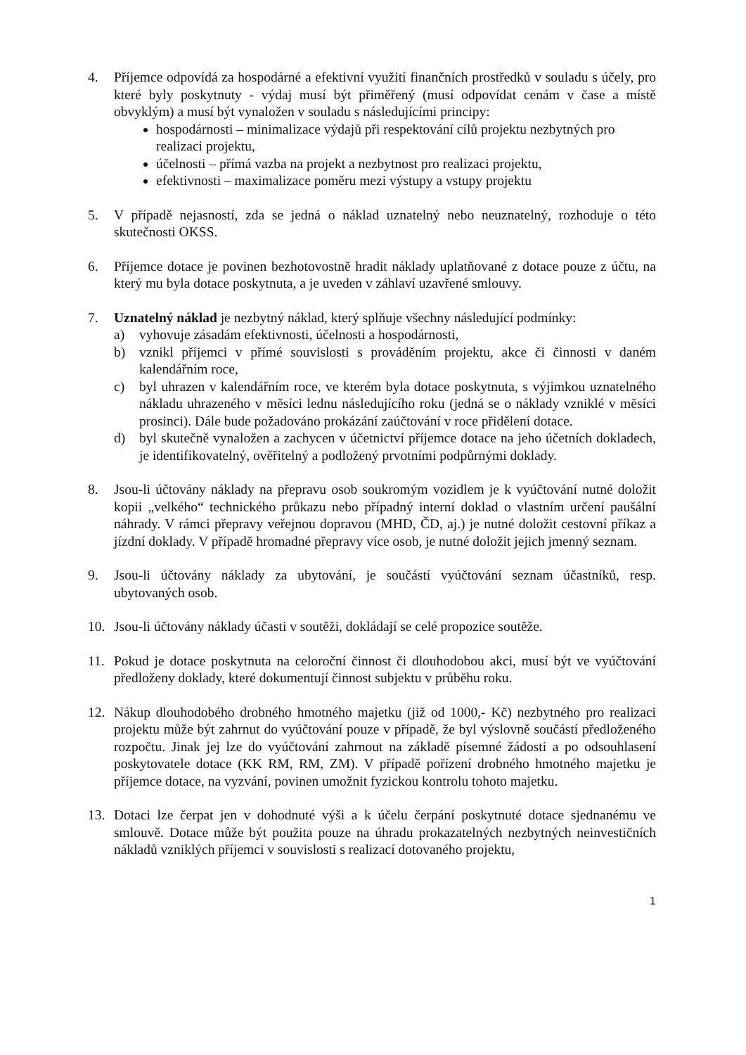4. Příjemce odpovídá za hospodárné a efektivní využití finančních prostředků v souladu s účely, pro které byly poskytnuty - výdaj musí být přiměřený (musí odpovídat cenám v čase a místě obvyklým) a musí být vynaložen v souladu s následujícími principy:
hospodárnosti – minimalizace výdajů při respektování cílů projektu nezbytných pro realizaci projektu,
účelnosti – přímá vazba na projekt a nezbytnost pro realizaci projektu,
efektivnosti – maximalizace poměru mezi výstupy a vstupy projektu
5. V případě nejasností, zda se jedná o náklad uznatelný nebo neuznatelný, rozhoduje o této skutečnosti OKSS.
6. Příjemce dotace je povinen bezhotovostně hradit náklady uplatňované z dotace pouze z účtu, na který mu byla dotace poskytnuta, a je uveden v záhlaví uzavřené smlouvy.
7. Uznatelný náklad je nezbytný náklad, který splňuje všechny následující podmínky:
a) vyhovuje zásadám efektivnosti, účelnosti a hospodárnosti,
b) vznikl příjemci v přímé souvislosti s prováděním projektu, akce či činnosti v daném kalendářním roce,
c) byl uhrazen v kalendářním roce, ve kterém byla dotace poskytnuta, s výjimkou uznatelného nákladu uhrazeného v měsíci lednu následujícího roku (jedná se o náklady vzniklé v měsíci prosinci). Dále bude požadováno prokázání zaúčtování v roce přidělení dotace.
d) byl skutečně vynaložen a zachycen v účetnictví příjemce dotace na jeho účetních dokladech, je identifikovatelný, ověřitelný a podložený prvotními podpůrnými doklady.
8. Jsou-li účtovány náklady na přepravu osob soukromým vozidlem je k vyúčtování nutné doložit kopii „velkého“ technického průkazu nebo případný interní doklad o vlastním určení paušální náhrady. V rámci přepravy veřejnou dopravou (MHD, ČD, aj.) je nutné doložit cestovní příkaz a jízdní doklady. V případě hromadné přepravy více osob, je nutné doložit jejich jmenný seznam.
9. Jsou-li účtovány náklady za ubytování, je součástí vyúčtování seznam účastníků, resp. ubytovaných osob.
10. Jsou-li účtovány náklady účasti v soutěži, dokládají se celé propozice soutěže.
11. Pokud je dotace poskytnuta na celoroční činnost či dlouhodobou akci, musí být ve vyúčtování předloženy doklady, které dokumentují činnost subjektu v průběhu roku.
12. Nákup dlouhodobého drobného hmotného majetku (již od 1000,- Kč) nezbytného pro realizaci projektu může být zahrnut do vyúčtování pouze v případě, že byl výslovně součástí předloženého rozpočtu. Jinak jej lze do vyúčtování zahrnout na základě písemné žádosti a po odsouhlasení poskytovatele dotace (KK RM, RM, ZM). V případě pořízení drobného hmotného majetku je příjemce dotace, na vyzvání, povinen umožnit fyzickou kontrolu tohoto majetku.
13. Dotaci lze čerpat jen v dohodnuté výši a k účelu čerpání poskytnuté dotace sjednanému ve smlouvě. Dotace může být použita pouze na úhradu prokazatelných nezbytných neinvestičních nákladů vzniklých příjemci v souvislosti s realizací dotovaného projektu,
1